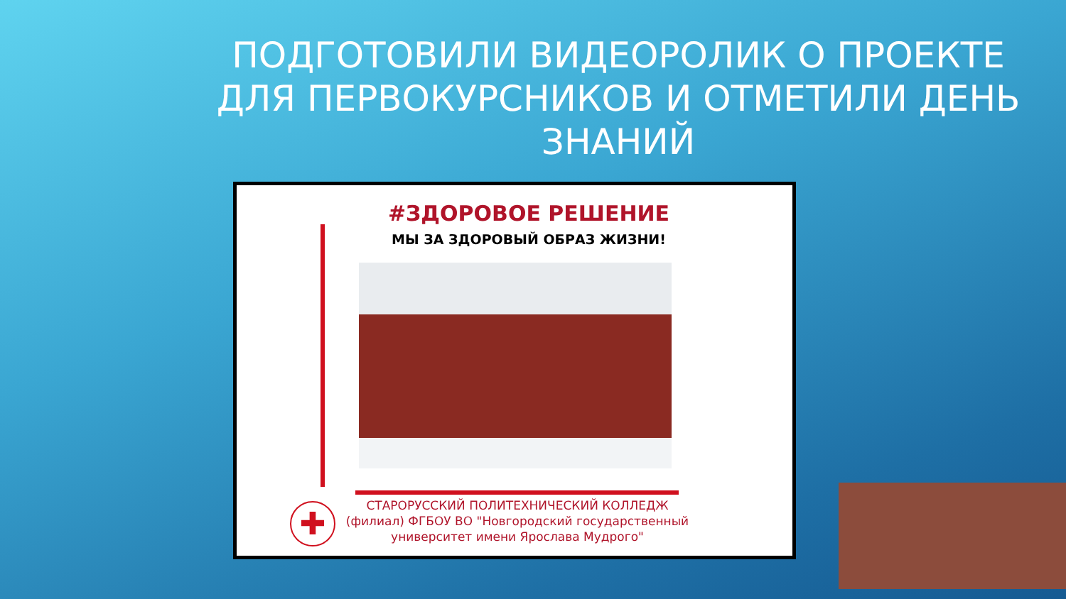ПОДГОТОВИЛИ ВИДЕОРОЛИК О ПРОЕКТЕ ДЛЯ ПЕРВОКУРСНИКОВ И ОТМЕТИЛИ ДЕНЬ ЗНАНИЙ
#ЗДОРОВОЕ РЕШЕНИЕ
МЫ ЗА ЗДОРОВЫЙ ОБРАЗ ЖИЗНИ!
✚
СТАРОРУССКИЙ ПОЛИТЕХНИЧЕСКИЙ КОЛЛЕДЖ (филиал) ФГБОУ ВО "Новгородский государственный университет имени Ярослава Мудрого"